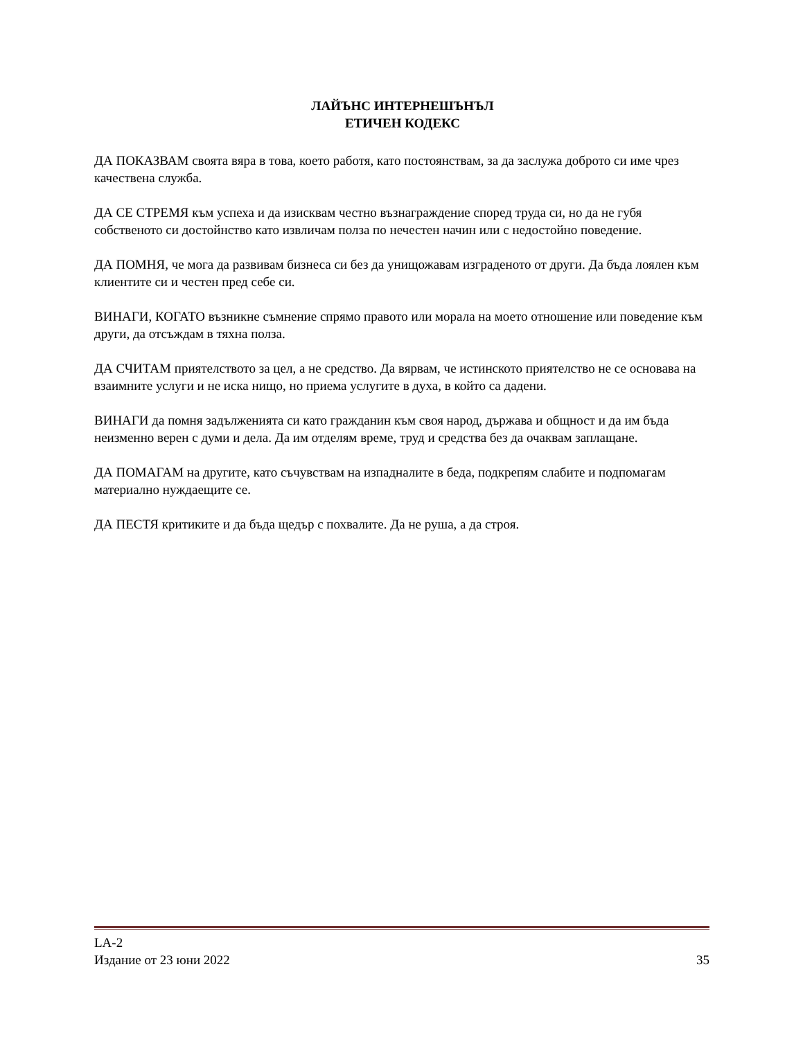ЛАЙЪНС ИНТЕРНЕШЪНЪЛ
ЕТИЧЕН КОДЕКС
ДА ПОКАЗВАМ своята вяра в това, което работя, като постоянствам, за да заслужа доброто си име чрез качествена служба.
ДА СЕ СТРЕМЯ към успеха и да изисквам честно възнаграждение според труда си, но да не губя собственото си достойнство като извличам полза по нечестен начин или с недостойно поведение.
ДА ПОМНЯ, че мога да развивам бизнеса си без да унищожавам изграденото от други. Да бъда лоялен към клиентите си и честен пред себе си.
ВИНАГИ, КОГАТО възникне съмнение спрямо правото или морала на моето отношение или поведение към други, да отсъждам в тяхна полза.
ДА СЧИТАМ приятелството за цел, а не средство. Да вярвам, че истинското приятелство не се основава на взаимните услуги и не иска нищо, но приема услугите в духа, в който са дадени.
ВИНАГИ да помня задълженията си като гражданин към своя народ, държава и общност и да им бъда неизменно верен с думи и дела. Да им отделям време, труд и средства без да очаквам заплащане.
ДА ПОМАГАМ на другите, като съчувствам на изпадналите в беда, подкрепям слабите и подпомагам материално нуждаещите се.
ДА ПЕСТЯ критиките и да бъда щедър с похвалите. Да не руша, а да строя.
LA-2
Издание от 23 юни 2022 35